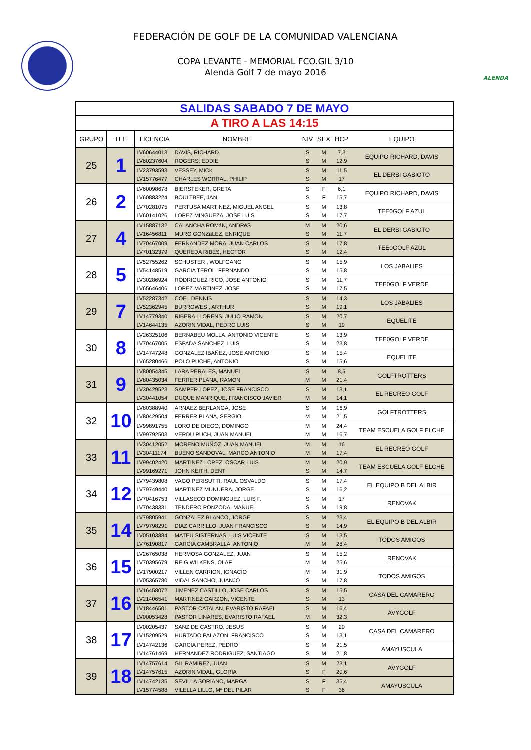FEDERACIÓN DE GOLF DE LA COMUNIDAD VALENCIANA
COPA LEVANTE - MEMORIAL FCO.GIL 3/10
Alenda Golf 7 de mayo 2016
ALENDA
| SALIDAS SABADO 7 DE MAYO | | | | | | | |
| A TIRO A LAS 14:15 | | | | | | | |
| GRUPO | TEE | LICENCIA | NOMBRE | NIV | SEX | HCP | EQUIPO |
| 25 | 1 | LV60644013 | DAVIS, RICHARD | S | M | 7,3 | EQUIPO RICHARD, DAVIS |
| | | LV60237604 | ROGERS, EDDIE | S | M | 12,9 | |
| | | LV23793593 | VESSEY, MICK | S | M | 11,5 | EL DERBI GABIOTO |
| | | LV15776477 | CHARLES WORRAL, PHILIP | S | M | 17 | |
| 26 | 2 | LV60098678 | BIERSTEKER, GRETA | S | F | 6,1 | EQUIPO RICHARD, DAVIS |
| | | LV60883224 | BOULTBEE, JAN | S | F | 15,7 | |
| | | LV70281075 | PERTUSA MARTINEZ, MIGUEL ANGEL | S | M | 13,8 | TEE0GOLF AZUL |
| | | LV60141026 | LOPEZ MINGUEZA, JOSE LUIS | S | M | 17,7 | |
| 27 | 4 | LV15887132 | CALANCHA ROMáN, ANDRéS | M | M | 20,6 | EL DERBI GABIOTO |
| | | LV16456811 | MURO GONZáLEZ, ENRIQUE | S | M | 11,7 | |
| | | LV70467009 | FERNANDEZ MORA, JUAN CARLOS | S | M | 17,8 | TEE0GOLF AZUL |
| | | LV70132379 | QUEREDA RIBES, HECTOR | S | M | 12,4 | |
| 28 | 5 | LV52755262 | SCHUSTER , WOLFGANG | S | M | 15,9 | LOS JABALIES |
| | | LV54148519 | GARCIA TEROL, FERNANDO | S | M | 15,8 | |
| | | LV30286924 | RODRIGUEZ RICO, JOSE ANTONIO | S | M | 11,7 | TEE0GOLF VERDE |
| | | LV65646406 | LOPEZ MARTINEZ, JOSE | S | M | 17,5 | |
| 29 | 7 | LV52287342 | COE , DENNIS | S | M | 14,3 | LOS JABALIES |
| | | LV52362945 | BURROWES , ARTHUR | S | M | 19,1 | |
| | | LV14779340 | RIBERA LLORENS, JULIO RAMON | S | M | 20,7 | EQUELITE |
| | | LV14644135 | AZORIN VIDAL, PEDRO LUIS | S | M | 19 | |
| 30 | 8 | LV26325106 | BERNABEU MOLLA, ANTONIO VICENTE | S | M | 13,9 | TEE0GOLF VERDE |
| | | LV70467005 | ESPADA SANCHEZ, LUIS | S | M | 23,8 | |
| | | LV14747248 | GONZALEZ IBAÑEZ, JOSE ANTONIO | S | M | 15,4 | EQUELITE |
| | | LV65280466 | POLO PUCHE, ANTONIO | S | M | 15,6 | |
| 31 | 9 | LV80054345 | LARA PERALES, MANUEL | S | M | 8,5 | GOLFTROTTERS |
| | | LV80435034 | FERRER PLANA, RAMON | M | M | 21,4 | |
| | | LV30429523 | SAMPER LOPEZ, JOSE FRANCISCO | S | M | 13,1 | EL RECREO GOLF |
| | | LV30441054 | DUQUE MANRIQUE, FRANCISCO JAVIER | M | M | 14,1 | |
| 32 | 10 | LV80388940 | ARNAEZ BERLANGA, JOSE | S | M | 16,9 | GOLFTROTTERS |
| | | LV80429504 | FERRER PLANA, SERGIO | M | M | 21,5 | |
| | | LV99891755 | LORO DE DIEGO, DOMINGO | M | M | 24,4 | TEAM ESCUELA GOLF ELCHE |
| | | LV99792503 | VERDU PUCH, JUAN MANUEL | M | M | 16,7 | |
| 33 | 11 | LV30412052 | MORENO MUÑOZ, JUAN MANUEL | M | M | 16 | EL RECREO GOLF |
| | | LV30411174 | BUENO SANDOVAL, MARCO ANTONIO | M | M | 17,4 | |
| | | LV99402420 | MARTINEZ LOPEZ, OSCAR LUIS | M | M | 20,9 | TEAM ESCUELA GOLF ELCHE |
| | | LV99169271 | JOHN KEITH, DENT | S | M | 14,7 | |
| 34 | 12 | LV79439808 | VAGO PERISUTTI, RAUL OSVALDO | S | M | 17,4 | EL EQUIPO B DEL ALBIR |
| | | LV79749440 | MARTINEZ MUNUERA, JORGE | S | M | 16,2 | |
| | | LV70416753 | VILLASECO DOMINGUEZ, LUIS F. | S | M | 17 | RENOVAK |
| | | LV70438331 | TENDERO PONZODA, MANUEL | S | M | 19,8 | |
| 35 | 14 | LV79805941 | GONZALEZ BLANCO, JORGE | S | M | 23,4 | EL EQUIPO B DEL ALBIR |
| | | LV79798291 | DIAZ CARRILLO, JUAN FRANCISCO | S | M | 14,9 | |
| | | LV05103884 | MATEU SISTERNAS, LUIS VICENTE | S | M | 13,5 | TODOS AMIGOS |
| | | LV76190817 | GARCIA CAMBRALLA, ANTONIO | M | M | 28,4 | |
| 36 | 15 | LV26765038 | HERMOSA GONZALEZ, JUAN | S | M | 15,2 | RENOVAK |
| | | LV70395679 | REIG WILKENS, OLAF | M | M | 25,6 | |
| | | LV17900217 | VILLEN CARRION, IGNACIO | M | M | 31,9 | TODOS AMIGOS |
| | | LV05365780 | VIDAL SANCHO, JUANJO | S | M | 17,8 | |
| 37 | 16 | LV16458072 | JIMENEZ CASTILLO, JOSE CARLOS | S | M | 15,5 | CASA DEL CAMARERO |
| | | LV21406541 | MARTINEZ GARZON, VICENTE | S | M | 13 | |
| | | LV18446501 | PASTOR CATALAN, EVARISTO RAFAEL | S | M | 16,4 | AVYGOLF |
| | | LV00053428 | PASTOR LINARES, EVARISTO RAFAEL | M | M | 32,3 | |
| 38 | 17 | LV00205437 | SANZ DE CASTRO, JESUS | S | M | 20 | CASA DEL CAMARERO |
| | | LV15209529 | HURTADO PALAZON, FRANCISCO | S | M | 13,1 | |
| | | LV14742136 | GARCIA PEREZ, PEDRO | S | M | 21,5 | AMAYUSCULA |
| | | LV14761469 | HERNANDEZ RODRIGUEZ, SANTIAGO | S | M | 21,8 | |
| 39 | 18 | LV14757614 | GIL RAMIREZ, JUAN | S | M | 23,1 | AVYGOLF |
| | | LV14757615 | AZORIN VIDAL, GLORIA | S | F | 20,6 | |
| | | LV14742135 | SEVILLA SORIANO, MARGA | S | F | 35,4 | AMAYUSCULA |
| | | LV15774588 | VILELLA LILLO, Mª DEL PILAR | S | F | 36 | |